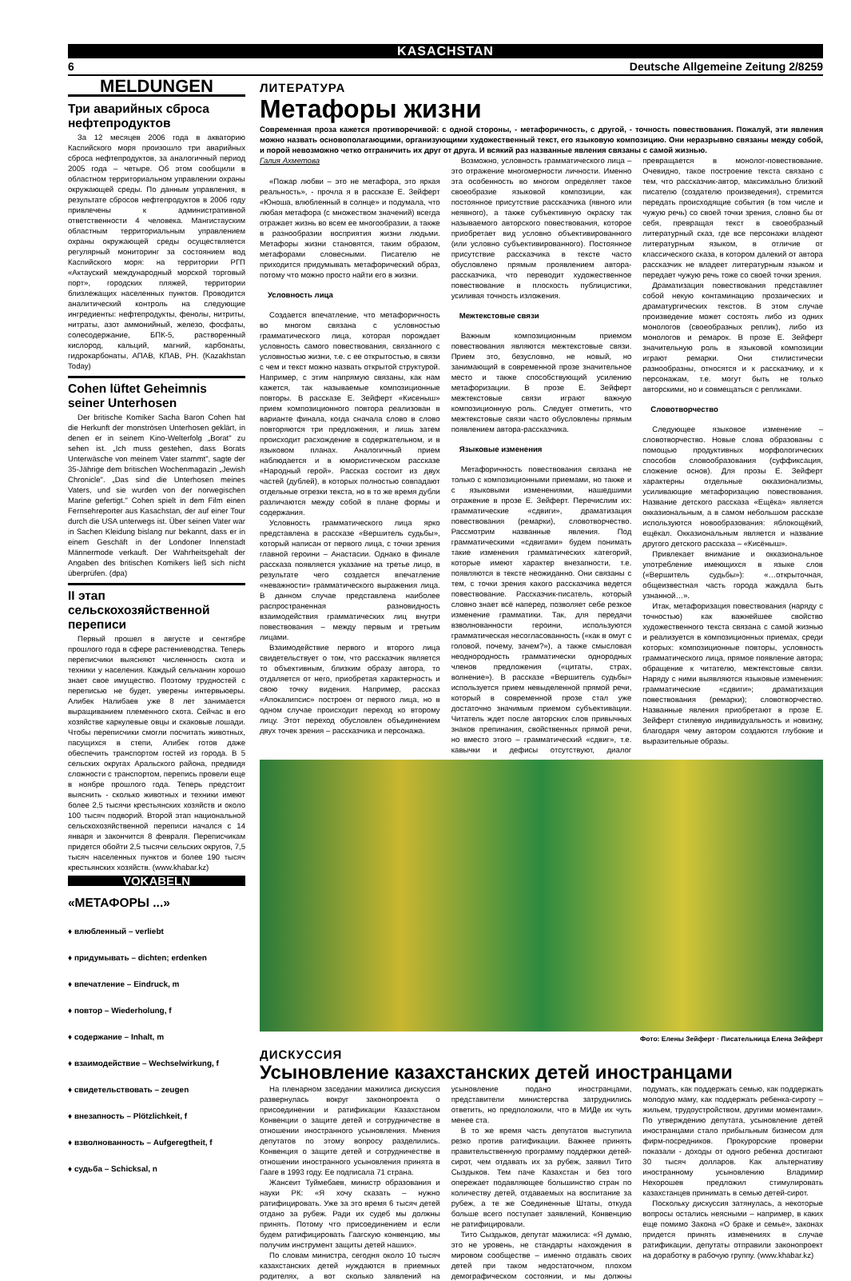KASACHSTAN
6 Deutsche Allgemeine Zeitung 2/8259
MELDUNGEN
Три аварийных сброса нефтепродуктов
За 12 месяцев 2006 года в акваторию Каспийского моря произошло три аварийных сброса нефтепродуктов, за аналогичный период 2005 года – четыре. Об этом сообщили в областном территориальном управлении охраны окружающей среды. По данным управления, в результате сбросов нефтепродуктов в 2006 году привлечены к административной ответственности 4 человека. Мангистауским областным территориальным управлением охраны окружающей среды осуществляется регулярный мониторинг за состоянием вод Каспийского моря: на территории РГП «Актауский международный морской торговый порт», городских пляжей, территории близлежащих населенных пунктов. Проводится аналитический контроль на следующие ингредиенты: нефтепродукты, фенолы, нитриты, нитраты, азот аммонийный, железо, фосфаты, солесодержание, БПК-5, растворенный кислород, кальций, магний, карбонаты, гидрокарбонаты, АПАВ, КПАВ, PH. (Kazakhstan Today)
Cohen lüftet Geheimnis seiner Unterhosen
Der britische Komiker Sacha Baron Cohen hat die Herkunft der monströsen Unterhosen geklärt, in denen er in seinem Kino-Welterfolg „Borat" zu sehen ist. „Ich muss gestehen, dass Borats Unterwäsche von meinem Vater stammt", sagte der 35-Jährige dem britischen Wochenmagazin „Jewish Chronicle". „Das sind die Unterhosen meines Vaters, und sie wurden von der norwegischen Marine gefertigt." Cohen spielt in dem Film einen Fernsehreporter aus Kasachstan, der auf einer Tour durch die USA unterwegs ist. Über seinen Vater war in Sachen Kleidung bislang nur bekannt, dass er in einem Geschäft in der Londoner Innenstadt Männermode verkauft. Der Wahrheitsgehalt der Angaben des britischen Komikers ließ sich nicht überprüfen. (dpa)
II этап сельскохозяйственной переписи
Первый прошел в августе и сентябре прошлого года в сфере растениеводства. Теперь переписчики выясняют численность скота и техники у населения. Каждый сельчанин хорошо знает свое имущество. Поэтому трудностей с переписью не будет, уверены интервьюеры. Алибек Налибаев уже 8 лет занимается выращиванием племенного скота. Сейчас в его хозяйстве каркулевые овцы и скаковые лошади. Чтобы переписчики смогли посчитать животных, пасущихся в степи, Алибек готов даже обеспечить транспортом гостей из города. В 5 сельских округах Аральского района, предвидя сложности с транспортом, перепись провели еще в ноябре прошлого года. Теперь предстоит выяснить - сколько животных и техники имеют более 2,5 тысячи крестьянских хозяйств и около 100 тысяч подворий. Второй этап национальной сельскохозяйственной переписи начался с 14 января и закончится 8 февраля. Переписчикам придется обойти 2,5 тысячи сельских округов, 7,5 тысяч населенных пунктов и более 190 тысяч крестьянских хозяйств. (www.khabar.kz)
VOKABELN
«МЕТАФОРЫ ...»
♦ влюбленный – verliebt
♦ придумывать – dichten; erdenken
♦ впечатление – Eindruck, m
♦ повтор – Wiederholung, f
♦ содержание – Inhalt, m
♦ взаимодействие – Wechselwirkung, f
♦ свидетельствовать – zeugen
♦ внезапность – Plötzlichkeit, f
♦ взволнованность – Aufgeregtheit, f
♦ судьба – Schicksal, n
ЛИТЕРАТУРА
Метафоры жизни
Современная проза кажется противоречивой: с одной стороны, - метафоричность, с другой, - точность повествования. Пожалуй, эти явления можно назвать основополагающими, организующими художественный текст, его языковую композицию. Они неразрывно связаны между собой, и порой невозможно четко отграничить их друг от друга. И всякий раз названные явления связаны с самой жизнью.
Галия Ахметова
«Пожар любви – это не метафора, это яркая реальность», - прочла я в рассказе Е. Зейферт «Юноша, влюбленный в солнце» и подумала, что любая метафора (с множеством значений) всегда отражает жизнь во всем ее многообразии, а также в разнообразии восприятия жизни людьми. Метафоры жизни становятся, таким образом, метафорами словесными. Писателю не приходится придумывать метафорический образ, потому что можно просто найти его в жизни.
Условность лица
Создается впечатление, что метафоричность во многом связана с условностью грамматического лица, которая порождает условность самого повествования, связанного с условностью жизни, т.е. с ее открытостью, в связи с чем и текст можно назвать открытой структурой. Например, с этим напрямую связаны, как нам кажется, так называемые композиционные повторы. В рассказе Е. Зейферт «Кисеныш» прием композиционного повтора реализован в варианте финала, когда сначала слово в слово повторяются три предложения, и лишь затем происходит расхождение в содержательном, и в языковом планах. Аналогичный прием наблюдается и в юмористическом рассказе «Народный герой». Рассказ состоит из двух частей (дублей), в которых полностью совпадают отдельные отрезки текста, но в то же время дубли различаются между собой в плане формы и содержания.
Условность грамматического лица ярко представлена в рассказе «Вершитель судьбы», который написан от первого лица, с точки зрения главной героини – Анастасии. Однако в финале рассказа появляется указание на третье лицо, в результате чего создается впечатление «неважности» грамматического выражения лица. В данном случае представлена наиболее распространенная разновидность взаимодействия грамматических лиц внутри повествования – между первым и третьим лицами.
Взаимодействие первого и второго лица свидетельствует о том, что рассказчик является то объективным, близким образу автора, то отдаляется от него, приобретая характерность и свою точку видения. Например, рассказ «Апокалипсис» построен от первого лица, но в одном случае происходит переход ко второму лицу. Этот переход обусловлен объединением двух точек зрения – рассказчика и персонажа.
Возможно, условность грамматического лица – это отражение многомерности личности. Именно эта особенность во многом определяет такое своеобразие языковой композиции, как постоянное присутствие рассказчика (явного или неявного), а также субъективную окраску так называемого авторского повествования, которое приобретает вид условно объективированного (или условно субъективированного). Постоянное присутствие рассказчика в тексте часто обусловлено прямым проявлением автора-рассказчика, что переводит художественное повествование в плоскость публицистики, усиливая точность изложения.
Межтекстовые связи
Важным композиционным приемом повествования являются межтекстовые связи. Прием это, безусловно, не новый, но занимающий в современной прозе значительное место и также способствующий усилению метафоризации. В прозе Е. Зейферт межтекстовые связи играют важную композиционную роль. Следует отметить, что межтекстовые связи часто обусловлены прямым появлением автора-рассказчика.
Языковые изменения
Метафоричность повествования связана не только с композиционными приемами, но также и с языковыми изменениями, нашедшими отражение в прозе Е. Зейферт. Перечислим их: грамматические «сдвиги», драматизация повествования (ремарки), словотворчество. Рассмотрим названные явления. Под грамматическими «сдвигами» будем понимать такие изменения грамматических категорий, которые имеют характер внезапности, т.е. появляются в тексте неожиданно. Они связаны с тем, с точки зрения какого рассказчика ведется повествование. Рассказчик-писатель, который словно знает всё наперед, позволяет себе резкое изменение грамматики. Так, для передачи взволнованности героини, используются грамматическая несогласованность («как в омут с головой, почему, зачем?»), а также смысловая неоднородность грамматически однородных членов предложения («цитаты, страх, волнение»). В рассказе «Вершитель судьбы» используется прием невыделенной прямой речи, который в современной прозе стал уже достаточно значимым приемом субъективации. Читатель ждет после авторских слов привычных знаков препинания, свойственных прямой речи, но вместо этого – грамматический «сдвиг», т.е. кавычки и дефисы отсутствуют, диалог превращается в монолог-повествование. Очевидно, такое построение текста связано с тем, что рассказчик-автор, максимально близкий писателю (создателю произведения), стремится передать происходящие события (в том числе и чужую речь) со своей точки зрения, словно бы от себя, превращая текст в своеобразный литературный сказ, где все персонажи владеют литературным языком, в отличие от классического сказа, в котором далекий от автора рассказчик не владеет литературным языком и передает чужую речь тоже со своей точки зрения.
Драматизация повествования представляет собой некую контаминацию прозаических и драматургических текстов. В этом случае произведение может состоять либо из одних монологов (своеобразных реплик), либо из монологов и ремарок. В прозе Е. Зейферт значительную роль в языковой композиции играют ремарки. Они стилистически разнообразны, относятся и к рассказчику, и к персонажам, т.е. могут быть не только авторскими, но и совмещаться с репликами.
Словотворчество
Следующее языковое изменение – словотворчество. Новые слова образованы с помощью продуктивных морфологических способов словообразования (суффиксация, сложение основ). Для прозы Е. Зейферт характерны отдельные окказионализмы, усиливающие метафоризацию повествования. Название детского рассказа «Ещёка» является окказиональным, а в самом небольшом рассказе используются новообразования: яблокощёкий, ещёкал. Окказиональным является и название другого детского рассказа – «Кисёныш».
Привлекает внимание и окказиональное употребление имеющихся в языке слов («Вершитель судьбы»): «…открыточная, общеизвестная часть города жаждала быть узнанной…».
Итак, метафоризация повествования (наряду с точностью) как важнейшее свойство художественного текста связана с самой жизнью и реализуется в композиционных приемах, среди которых: композиционные повторы, условность грамматического лица, прямое появление автора; обращение к читателю, межтекстовые связи. Наряду с ними выявляются языковые изменения: грамматические «сдвиги»; драматизация повествования (ремарки); словотворчество. Названные явления приобретают в прозе Е. Зейферт стилевую индивидуальность и новизну, благодаря чему автором создаются глубокие и выразительные образы.
Фото: Елены Зейферт · Писательница Елена Зейферт
ДИСКУССИЯ
Усыновление казахстанских детей иностранцами
На пленарном заседании мажилиса дискуссия развернулась вокруг законопроекта о присоединении и ратификации Казахстаном Конвенции о защите детей и сотрудничестве в отношении иностранного усыновления. Мнения депутатов по этому вопросу разделились. Конвенция о защите детей и сотрудничестве в отношении иностранного усыновления принята в Гааге в 1993 году. Ее подписала 71 страна.
Жансеит Туймебаев, министр образования и науки РК: «Я хочу сказать – нужно ратифицировать. Уже за это время 6 тысяч детей отдано за рубеж. Ради их судеб мы должны принять. Потому что присоединением и если будем ратифицировать Гаагскую конвенцию, мы получим инструмент защиты детей наших».
По словам министра, сегодня около 10 тысяч казахстанских детей нуждаются в приемных родителях, а вот сколько заявлений на усыновление подано иностранцами, представители министерства затруднились ответить, но предположили, что в МИДе их чуть менее ста.
В то же время часть депутатов выступила резко против ратификации. Важнее принять правительственную программу поддержки детей-сирот, чем отдавать их за рубеж, заявил Тито Сыздыков. Тем паче Казахстан и без того опережает подавляющее большинство стран по количеству детей, отдаваемых на воспитание за рубеж, а те же Соединенные Штаты, откуда больше всего поступает заявлений, Конвенцию не ратифицировали.
Тито Сыздыков, депутат мажилиса: «Я думаю, это не уровень, не стандарты нахождения в мировом сообществе – именно отдавать своих детей при таком недостаточном, плохом демографическом состоянии, и мы должны подумать, как поддержать семью, как поддержать молодую маму, как поддержать ребенка-сироту – жильем, трудоустройством, другими моментами». По утверждению депутата, усыновление детей иностранцами стало прибыльным бизнесом для фирм-посредников. Прокурорские проверки показали - доходы от одного ребенка достигают 30 тысяч долларов. Как альтернативу иностранному усыновлению Владимир Нехорошев предложил стимулировать казахстанцев принимать в семью детей-сирот.
Поскольку дискуссия затянулась, а некоторые вопросы остались неясными – например, в каких еще помимо Закона «О браке и семье», законах придется принять изменениях в случае ратификации, депутаты отправили законопроект на доработку в рабочую группу. (www.khabar.kz)